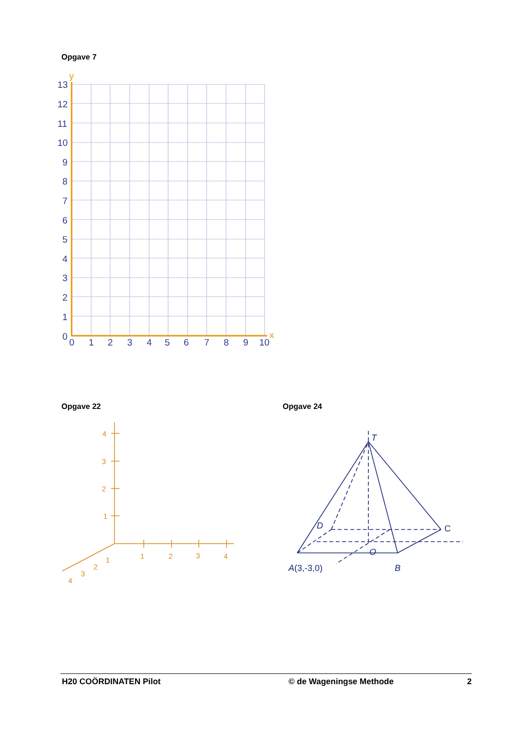Opgave 7
y
x
13
12
11
10
9
8
7
6
5
4
3
2
1
0
0
1
2
3
4
5
6
7
8
9
10
Opgave 22 Opgave 24
4
3
2
1
1
2
3
4
1
2
3
4
T
D
O
B
A(3,-3,0)
C
H20 COÖRDINATEN Pilot © de Wageningse Methode 2